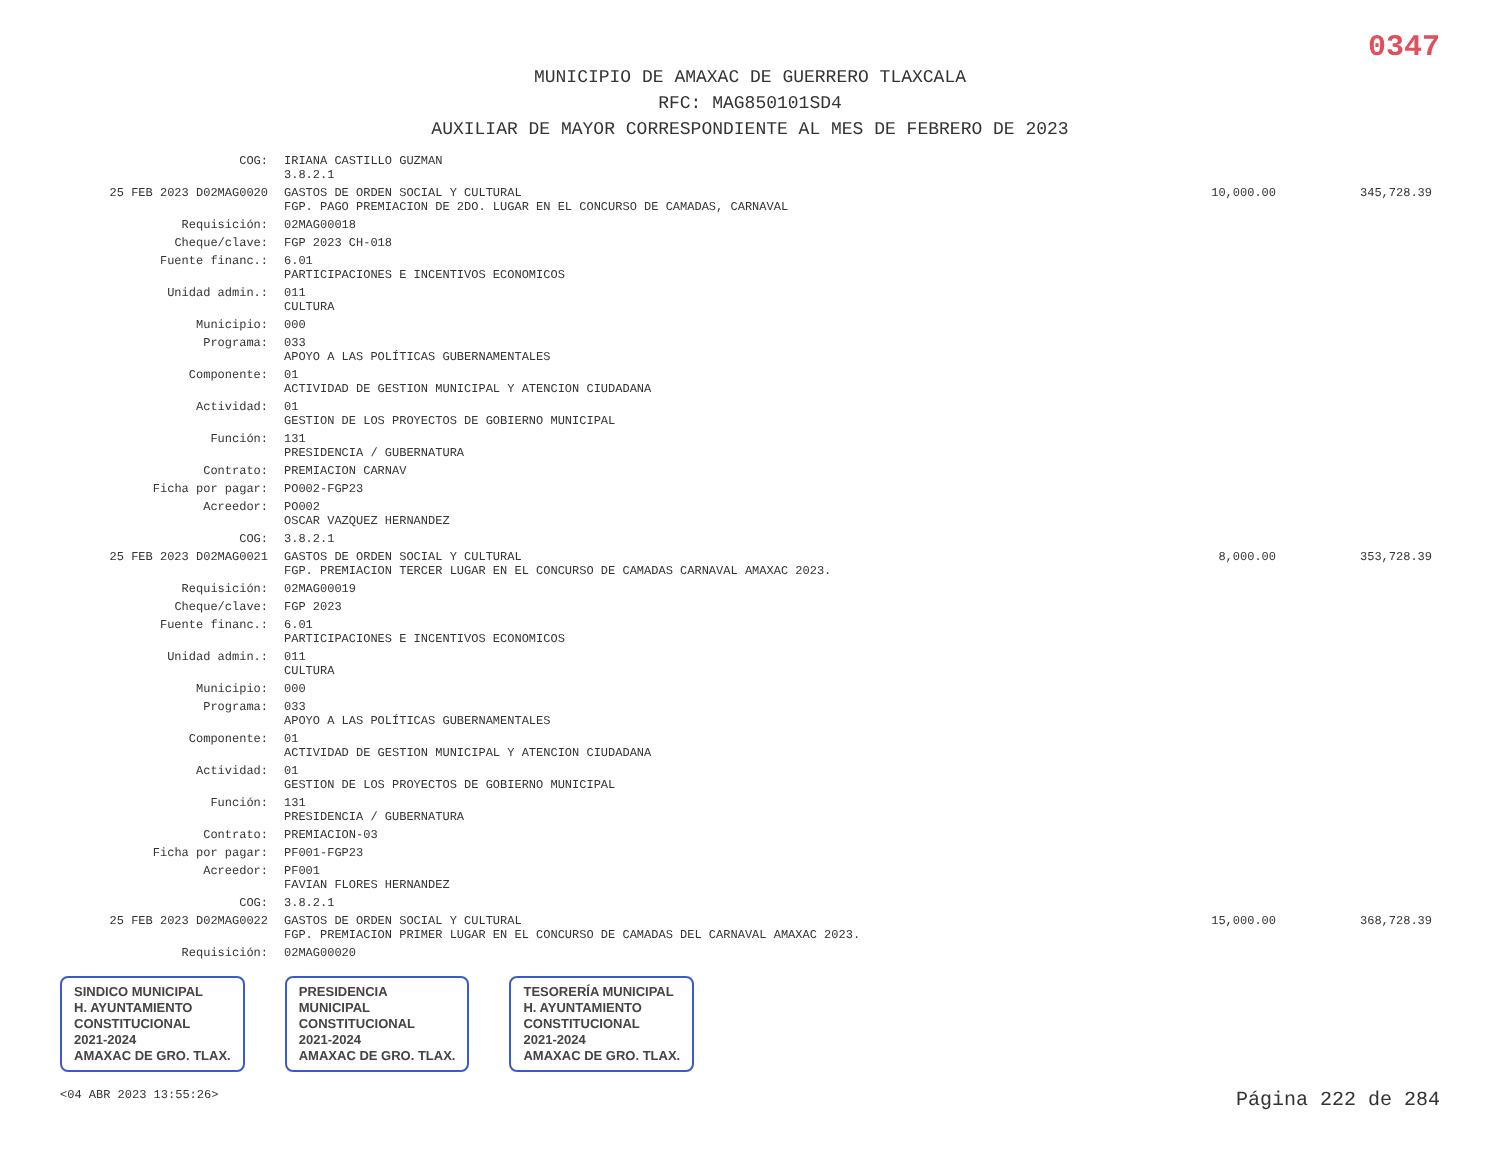0347
MUNICIPIO DE AMAXAC DE GUERRERO TLAXCALA
RFC: MAG850101SD4
AUXILIAR DE MAYOR CORRESPONDIENTE AL MES DE FEBRERO DE 2023
| COG: | IRIANA CASTILLO GUZMAN 3.8.2.1 | | |
| 25 FEB 2023 D02MAG0020 | GASTOS DE ORDEN SOCIAL Y CULTURAL FGP. PAGO PREMIACION DE 2DO. LUGAR EN EL CONCURSO DE CAMADAS, CARNAVAL | 10,000.00 | 345,728.39 |
| Requisición: | 02MAG00018 | | |
| Cheque/clave: | FGP 2023 CH-018 | | |
| Fuente financ.: | 6.01 PARTICIPACIONES E INCENTIVOS ECONOMICOS | | |
| Unidad admin.: | 011 CULTURA | | |
| Municipio: | 000 | | |
| Programa: | 033 APOYO A LAS POLÍTICAS GUBERNAMENTALES | | |
| Componente: | 01 ACTIVIDAD DE GESTION MUNICIPAL Y ATENCION CIUDADANA | | |
| Actividad: | 01 GESTION DE LOS PROYECTOS DE GOBIERNO MUNICIPAL | | |
| Función: | 131 PRESIDENCIA / GUBERNATURA | | |
| Contrato: | PREMIACION CARNAV | | |
| Ficha por pagar: | PO002-FGP23 | | |
| Acreedor: | PO002 OSCAR VAZQUEZ HERNANDEZ | | |
| COG: | 3.8.2.1 | | |
| 25 FEB 2023 D02MAG0021 | GASTOS DE ORDEN SOCIAL Y CULTURAL FGP. PREMIACION TERCER LUGAR EN EL CONCURSO DE CAMADAS CARNAVAL AMAXAC 2023. | 8,000.00 | 353,728.39 |
| Requisición: | 02MAG00019 | | |
| Cheque/clave: | FGP 2023 | | |
| Fuente financ.: | 6.01 PARTICIPACIONES E INCENTIVOS ECONOMICOS | | |
| Unidad admin.: | 011 CULTURA | | |
| Municipio: | 000 | | |
| Programa: | 033 APOYO A LAS POLÍTICAS GUBERNAMENTALES | | |
| Componente: | 01 ACTIVIDAD DE GESTION MUNICIPAL Y ATENCION CIUDADANA | | |
| Actividad: | 01 GESTION DE LOS PROYECTOS DE GOBIERNO MUNICIPAL | | |
| Función: | 131 PRESIDENCIA / GUBERNATURA | | |
| Contrato: | PREMIACION-03 | | |
| Ficha por pagar: | PF001-FGP23 | | |
| Acreedor: | PF001 FAVIAN FLORES HERNANDEZ | | |
| COG: | 3.8.2.1 | | |
| 25 FEB 2023 D02MAG0022 | GASTOS DE ORDEN SOCIAL Y CULTURAL FGP. PREMIACION PRIMER LUGAR EN EL CONCURSO DE CAMADAS DEL CARNAVAL AMAXAC 2023. | 15,000.00 | 368,728.39 |
| Requisición: | 02MAG00020 | | |
SINDICO MUNICIPAL
H. AYUNTAMIENTO
CONSTITUCIONAL
2021-2024
AMAXAC DE GRO. TLAX.
PRESIDENCIA
MUNICIPAL
CONSTITUCIONAL
2021-2024
AMAXAC DE GRO. TLAX.
TESORERÍA MUNICIPAL
H. AYUNTAMIENTO
CONSTITUCIONAL
2021-2024
AMAXAC DE GRO. TLAX.
<04 ABR 2023 13:55:26> Página 222 de 284